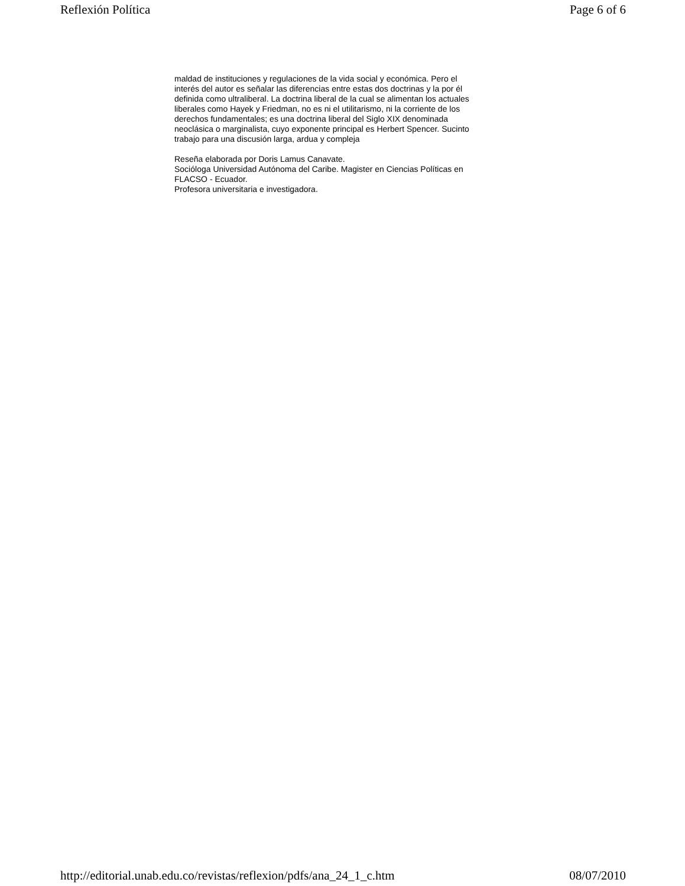Reflexión Política Page 6 of 6
maldad de instituciones y regulaciones de la vida social y económica. Pero el interés del autor es señalar las diferencias entre estas dos doctrinas y la por él definida como ultraliberal. La doctrina liberal de la cual se alimentan los actuales liberales como Hayek y Friedman, no es ni el utilitarismo, ni la corriente de los derechos fundamentales; es una doctrina liberal del Siglo XIX denominada neoclásica o marginalista, cuyo exponente principal es Herbert Spencer. Sucinto trabajo para una discusión larga, ardua y compleja
Reseña elaborada por Doris Lamus Canavate.
Socióloga Universidad Autónoma del Caribe. Magister en Ciencias Políticas en FLACSO - Ecuador.
Profesora universitaria e investigadora.
http://editorial.unab.edu.co/revistas/reflexion/pdfs/ana_24_1_c.htm 08/07/2010